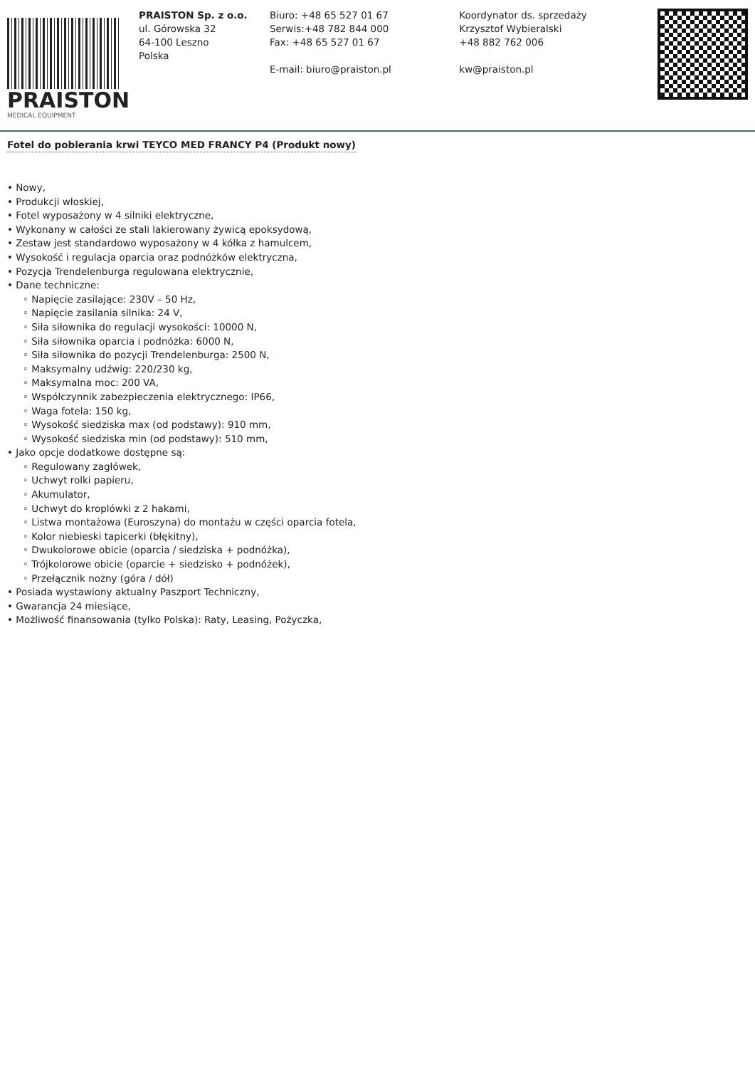PRAISTON
MEDICAL EQUIPMENT
PRAISTON Sp. z o.o.
ul. Górowska 32
64-100 Leszno
Polska
Biuro: +48 65 527 01 67
Serwis:+48 782 844 000
Fax: +48 65 527 01 67
E-mail: biuro@praiston.pl
Koordynator ds. sprzedaży
Krzysztof Wybieralski
+48 882 762 006
kw@praiston.pl
Fotel do pobierania krwi TEYCO MED FRANCY P4 (Produkt nowy)
• Nowy,
• Produkcji włoskiej,
• Fotel wyposażony w 4 silniki elektryczne,
• Wykonany w całości ze stali lakierowany żywicą epoksydową,
• Zestaw jest standardowo wyposażony w 4 kółka z hamulcem,
• Wysokość i regulacja oparcia oraz podnóżków elektryczna,
• Pozycja Trendelenburga regulowana elektrycznie,
• Dane techniczne:
◦ Napięcie zasilające: 230V – 50 Hz,
◦ Napięcie zasilania silnika: 24 V,
◦ Siła siłownika do regulacji wysokości: 10000 N,
◦ Siła siłownika oparcia i podnóżka: 6000 N,
◦ Siła siłownika do pozycji Trendelenburga: 2500 N,
◦ Maksymalny udźwig: 220/230 kg,
◦ Maksymalna moc: 200 VA,
◦ Współczynnik zabezpieczenia elektrycznego: IP66,
◦ Waga fotela: 150 kg,
◦ Wysokość siedziska max (od podstawy): 910 mm,
◦ Wysokość siedziska min (od podstawy): 510 mm,
• Jako opcje dodatkowe dostępne są:
◦ Regulowany zagłówek,
◦ Uchwyt rolki papieru,
◦ Akumulator,
◦ Uchwyt do kroplówki z 2 hakami,
◦ Listwa montażowa (Euroszyna) do montażu w części oparcia fotela,
◦ Kolor niebieski tapicerki (błękitny),
◦ Dwukolorowe obicie (oparcia / siedziska + podnóżka),
◦ Trójkolorowe obicie (oparcie + siedzisko + podnóżek),
◦ Przełącznik nożny (góra / dół)
• Posiada wystawiony aktualny Paszport Techniczny,
• Gwarancja 24 miesiące,
• Możliwość finansowania (tylko Polska): Raty, Leasing, Pożyczka,